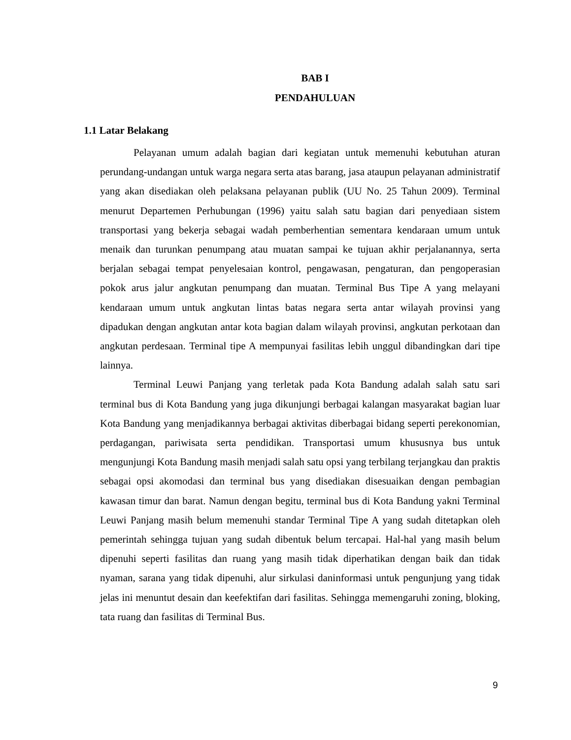BAB I
PENDAHULUAN
1.1 Latar Belakang
Pelayanan umum adalah bagian dari kegiatan untuk memenuhi kebutuhan aturan perundang-undangan untuk warga negara serta atas barang, jasa ataupun pelayanan administratif yang akan disediakan oleh pelaksana pelayanan publik (UU No. 25 Tahun 2009). Terminal menurut Departemen Perhubungan (1996) yaitu salah satu bagian dari penyediaan sistem transportasi yang bekerja sebagai wadah pemberhentian sementara kendaraan umum untuk menaik dan turunkan penumpang atau muatan sampai ke tujuan akhir perjalanannya, serta berjalan sebagai tempat penyelesaian kontrol, pengawasan, pengaturan, dan pengoperasian pokok arus jalur angkutan penumpang dan muatan. Terminal Bus Tipe A yang melayani kendaraan umum untuk angkutan lintas batas negara serta antar wilayah provinsi yang dipadukan dengan angkutan antar kota bagian dalam wilayah provinsi, angkutan perkotaan dan angkutan perdesaan. Terminal tipe A mempunyai fasilitas lebih unggul dibandingkan dari tipe lainnya.
Terminal Leuwi Panjang yang terletak pada Kota Bandung adalah salah satu sari terminal bus di Kota Bandung yang juga dikunjungi berbagai kalangan masyarakat bagian luar Kota Bandung yang menjadikannya berbagai aktivitas diberbagai bidang seperti perekonomian, perdagangan, pariwisata serta pendidikan. Transportasi umum khususnya bus untuk mengunjungi Kota Bandung masih menjadi salah satu opsi yang terbilang terjangkau dan praktis sebagai opsi akomodasi dan terminal bus yang disediakan disesuaikan dengan pembagian kawasan timur dan barat. Namun dengan begitu, terminal bus di Kota Bandung yakni Terminal Leuwi Panjang masih belum memenuhi standar Terminal Tipe A yang sudah ditetapkan oleh pemerintah sehingga tujuan yang sudah dibentuk belum tercapai. Hal-hal yang masih belum dipenuhi seperti fasilitas dan ruang yang masih tidak diperhatikan dengan baik dan tidak nyaman, sarana yang tidak dipenuhi, alur sirkulasi daninformasi untuk pengunjung yang tidak jelas ini menuntut desain dan keefektifan dari fasilitas. Sehingga memengaruhi zoning, bloking, tata ruang dan fasilitas di Terminal Bus.
9